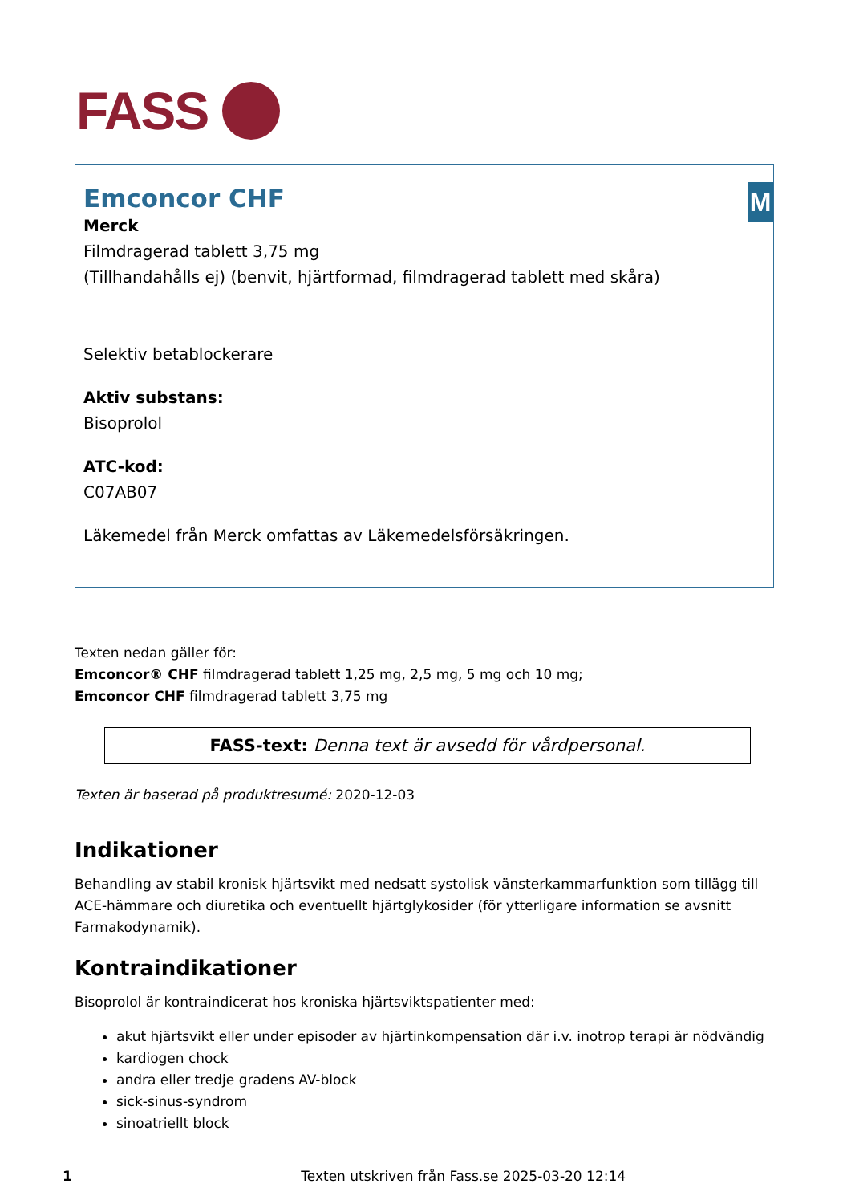FASS
M
Emconcor CHF
Merck
Filmdragerad tablett 3,75 mg
(Tillhandahålls ej) (benvit, hjärtformad, filmdragerad tablett med skåra)
Selektiv betablockerare
Aktiv substans:
Bisoprolol
ATC-kod:
C07AB07
Läkemedel från Merck omfattas av Läkemedelsförsäkringen.
Texten nedan gäller för:
Emconcor® CHF filmdragerad tablett 1,25 mg, 2,5 mg, 5 mg och 10 mg;
Emconcor CHF filmdragerad tablett 3,75 mg
FASS-text: Denna text är avsedd för vårdpersonal.
Texten är baserad på produktresumé: 2020-12-03
Indikationer
Behandling av stabil kronisk hjärtsvikt med nedsatt systolisk vänsterkammarfunktion som tillägg till ACE-hämmare och diuretika och eventuellt hjärtglykosider (för ytterligare information se avsnitt Farmakodynamik).
Kontraindikationer
Bisoprolol är kontraindicerat hos kroniska hjärtsviktspatienter med:
akut hjärtsvikt eller under episoder av hjärtinkompensation där i.v. inotrop terapi är nödvändig
kardiogen chock
andra eller tredje gradens AV-block
sick-sinus-syndrom
sinoatriellt block
1 Texten utskriven från Fass.se 2025-03-20 12:14